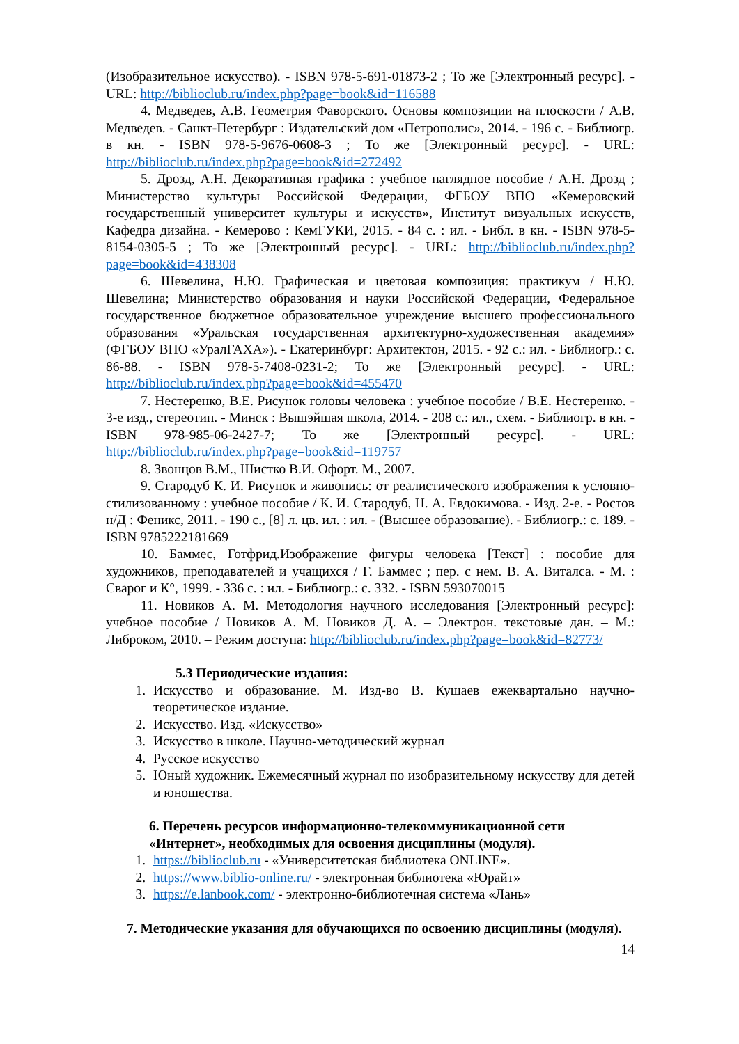(Изобразительное искусство). - ISBN 978-5-691-01873-2 ; То же [Электронный ресурс]. - URL: http://biblioclub.ru/index.php?page=book&id=116588
4. Медведев, А.В. Геометрия Фаворского. Основы композиции на плоскости / А.В. Медведев. - Санкт-Петербург : Издательский дом «Петрополис», 2014. - 196 с. - Библиогр. в кн. - ISBN 978-5-9676-0608-3 ; То же [Электронный ресурс]. - URL: http://biblioclub.ru/index.php?page=book&id=272492
5. Дрозд, А.Н. Декоративная графика : учебное наглядное пособие / А.Н. Дрозд ; Министерство культуры Российской Федерации, ФГБОУ ВПО «Кемеровский государственный университет культуры и искусств», Институт визуальных искусств, Кафедра дизайна. - Кемерово : КемГУКИ, 2015. - 84 с. : ил. - Библ. в кн. - ISBN 978-5-8154-0305-5 ; То же [Электронный ресурс]. - URL: http://biblioclub.ru/index.php?page=book&id=438308
6. Шевелина, Н.Ю. Графическая и цветовая композиция: практикум / Н.Ю. Шевелина; Министерство образования и науки Российской Федерации, Федеральное государственное бюджетное образовательное учреждение высшего профессионального образования «Уральская государственная архитектурно-художественная академия» (ФГБОУ ВПО «УралГАХА»). - Екатеринбург: Архитектон, 2015. - 92 с.: ил. - Библиогр.: с. 86-88. - ISBN 978-5-7408-0231-2; То же [Электронный ресурс]. - URL: http://biblioclub.ru/index.php?page=book&id=455470
7. Нестеренко, В.Е. Рисунок головы человека : учебное пособие / В.Е. Нестеренко. - 3-е изд., стереотип. - Минск : Вышэйшая школа, 2014. - 208 с.: ил., схем. - Библиогр. в кн. - ISBN 978-985-06-2427-7; То же [Электронный ресурс]. - URL: http://biblioclub.ru/index.php?page=book&id=119757
8. Звонцов В.М., Шистко В.И. Офорт. М., 2007.
9. Стародуб К. И. Рисунок и живопись: от реалистического изображения к условно-стилизованному : учебное пособие / К. И. Стародуб, Н. А. Евдокимова. - Изд. 2-е. - Ростов н/Д : Феникс, 2011. - 190 с., [8] л. цв. ил. : ил. - (Высшее образование). - Библиогр.: с. 189. - ISBN 9785222181669
10. Баммес, Готфрид.Изображение фигуры человека [Текст] : пособие для художников, преподавателей и учащихся / Г. Баммес ; пер. с нем. В. А. Виталса. - М. : Сварог и К°, 1999. - 336 с. : ил. - Библиогр.: с. 332. - ISBN 593070015
11. Новиков А. М. Методология научного исследования [Электронный ресурс]: учебное пособие / Новиков А. М. Новиков Д. А. – Электрон. текстовые дан. – М.: Либроком, 2010. – Режим доступа: http://biblioclub.ru/index.php?page=book&id=82773/
5.3 Периодические издания:
1. Искусство и образование. М. Изд-во В. Кушаев ежеквартально научно-теоретическое издание.
2. Искусство. Изд. «Искусство»
3. Искусство в школе. Научно-методический журнал
4. Русское искусство
5. Юный художник. Ежемесячный журнал по изобразительному искусству для детей и юношества.
6. Перечень ресурсов информационно-телекоммуникационной сети «Интернет», необходимых для освоения дисциплины (модуля).
1. https://biblioclub.ru - «Университетская библиотека ONLINE».
2. https://www.biblio-online.ru/ - электронная библиотека «Юрайт»
3. https://e.lanbook.com/ - электронно-библиотечная система «Лань»
7. Методические указания для обучающихся по освоению дисциплины (модуля).
14